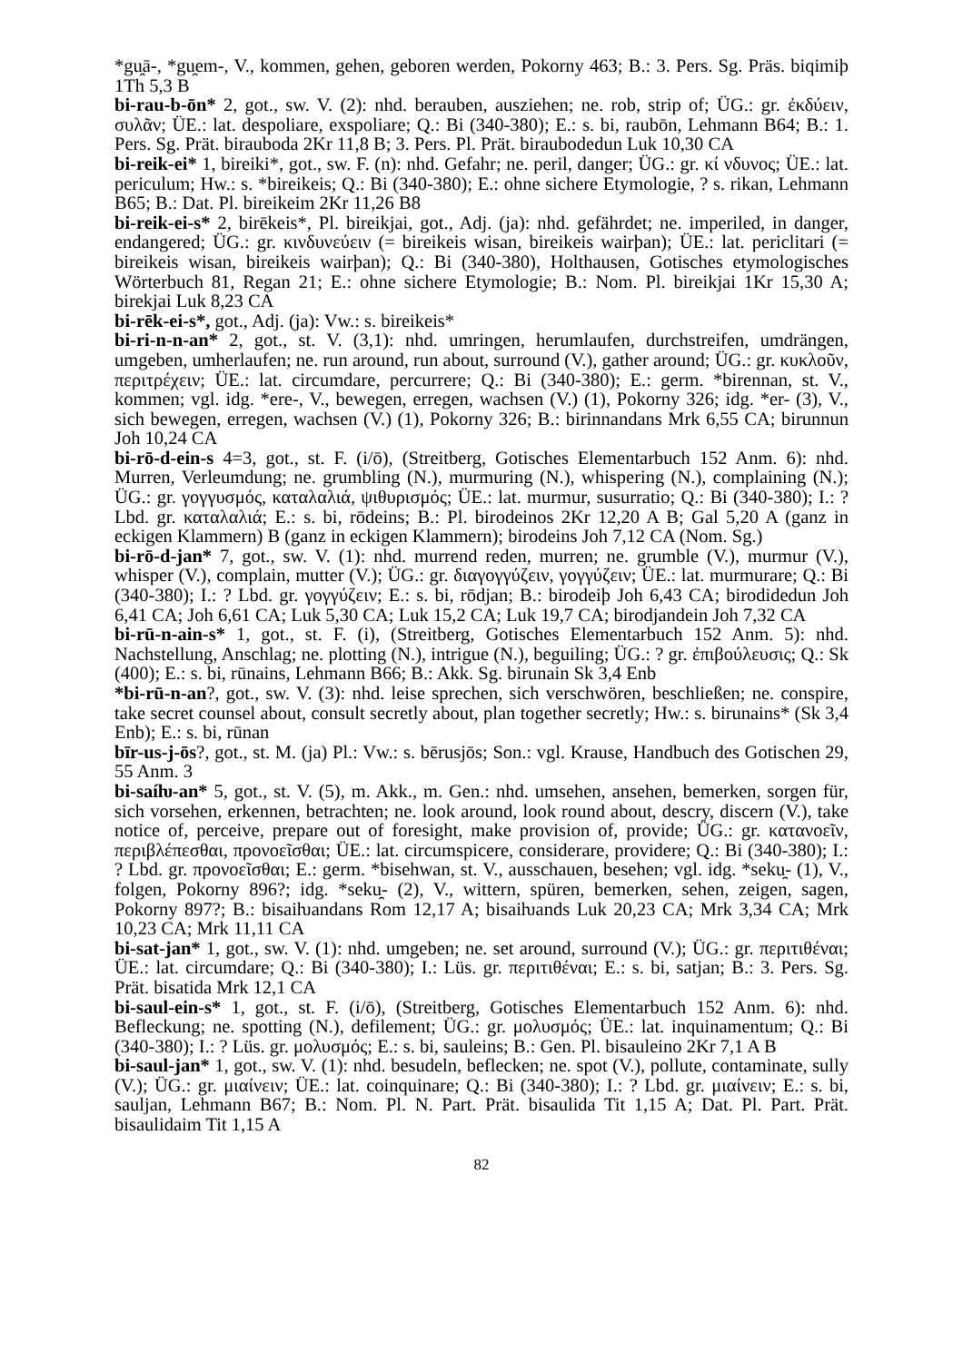*gu̯ā-, *gu̯em-, V., kommen, gehen, geboren werden, Pokorny 463; B.: 3. Pers. Sg. Präs. biqimiþ 1Th 5,3 B
bi-rau-b-ōn* 2, got., sw. V. (2): nhd. berauben, ausziehen; ne. rob, strip of; ÜG.: gr. ἐκδύειν, συλᾶν; ÜE.: lat. despoliare, exspoliare; Q.: Bi (340-380); E.: s. bi, raubōn, Lehmann B64; B.: 1. Pers. Sg. Prät. birauboda 2Kr 11,8 B; 3. Pers. Pl. Prät. biraubodedun Luk 10,30 CA
bi-reik-ei* 1, bireiki*, got., sw. F. (n): nhd. Gefahr; ne. peril, danger; ÜG.: gr. κί νδυνος; ÜE.: lat. periculum; Hw.: s. *bireikeis; Q.: Bi (340-380); E.: ohne sichere Etymologie, ? s. rikan, Lehmann B65; B.: Dat. Pl. bireikeim 2Kr 11,26 B8
bi-reik-ei-s* 2, birēkeis*, Pl. bireikjai, got., Adj. (ja): nhd. gefährdet; ne. imperiled, in danger, endangered; ÜG.: gr. κινδυνεύειν (= bireikeis wisan, bireikeis wairþan); ÜE.: lat. periclitari (= bireikeis wisan, bireikeis wairþan); Q.: Bi (340-380), Holthausen, Gotisches etymologisches Wörterbuch 81, Regan 21; E.: ohne sichere Etymologie; B.: Nom. Pl. bireikjai 1Kr 15,30 A; birekjai Luk 8,23 CA
bi-rēk-ei-s*, got., Adj. (ja): Vw.: s. bireikeis*
bi-ri-n-n-an* 2, got., st. V. (3,1): nhd. umringen, herumlaufen, durchstreifen, umdrängen, umgeben, umherlaufen; ne. run around, run about, surround (V.), gather around; ÜG.: gr. κυκλοῦν, περιτρέχειν; ÜE.: lat. circumdare, percurrere; Q.: Bi (340-380); E.: germ. *birennan, st. V., kommen; vgl. idg. *ere-, V., bewegen, erregen, wachsen (V.) (1), Pokorny 326; idg. *er- (3), V., sich bewegen, erregen, wachsen (V.) (1), Pokorny 326; B.: birinnandans Mrk 6,55 CA; birunnun Joh 10,24 CA
bi-rō-d-ein-s 4=3, got., st. F. (i/ō), (Streitberg, Gotisches Elementarbuch 152 Anm. 6): nhd. Murren, Verleumdung; ne. grumbling (N.), murmuring (N.), whispering (N.), complaining (N.); ÜG.: gr. γογγυσμός, καταλαλιά, ψιθυρισμός; ÜE.: lat. murmur, susurratio; Q.: Bi (340-380); I.: ? Lbd. gr. καταλαλιά; E.: s. bi, rōdeins; B.: Pl. birodeinos 2Kr 12,20 A B; Gal 5,20 A (ganz in eckigen Klammern) B (ganz in eckigen Klammern); birodeins Joh 7,12 CA (Nom. Sg.)
bi-rō-d-jan* 7, got., sw. V. (1): nhd. murrend reden, murren; ne. grumble (V.), murmur (V.), whisper (V.), complain, mutter (V.); ÜG.: gr. διαγογγύζειν, γογγύζειν; ÜE.: lat. murmurare; Q.: Bi (340-380); I.: ? Lbd. gr. γογγύζειν; E.: s. bi, rōdjan; B.: birodeiþ Joh 6,43 CA; birodidedun Joh 6,41 CA; Joh 6,61 CA; Luk 5,30 CA; Luk 15,2 CA; Luk 19,7 CA; birodjandein Joh 7,32 CA
bi-rū-n-ain-s* 1, got., st. F. (i), (Streitberg, Gotisches Elementarbuch 152 Anm. 5): nhd. Nachstellung, Anschlag; ne. plotting (N.), intrigue (N.), beguiling; ÜG.: ? gr. ἐπιβούλευσις; Q.: Sk (400); E.: s. bi, rūnains, Lehmann B66; B.: Akk. Sg. birunain Sk 3,4 Enb
*bi-rū-n-an?, got., sw. V. (3): nhd. leise sprechen, sich verschwören, beschließen; ne. conspire, take secret counsel about, consult secretly about, plan together secretly; Hw.: s. birunains* (Sk 3,4 Enb); E.: s. bi, rūnan
bīr-us-j-ōs?, got., st. M. (ja) Pl.: Vw.: s. bērusjōs; Son.: vgl. Krause, Handbuch des Gotischen 29, 55 Anm. 3
bi-saíƕ-an* 5, got., st. V. (5), m. Akk., m. Gen.: nhd. umsehen, ansehen, bemerken, sorgen für, sich vorsehen, erkennen, betrachten; ne. look around, look round about, descry, discern (V.), take notice of, perceive, prepare out of foresight, make provision of, provide; ÜG.: gr. κατανοεῖν, περιβλέπεσθαι, προνοεῖσθαι; ÜE.: lat. circumspicere, considerare, providere; Q.: Bi (340-380); I.: ? Lbd. gr. προνοεῖσθαι; E.: germ. *bisehwan, st. V., ausschauen, besehen; vgl. idg. *seku̯- (1), V., folgen, Pokorny 896?; idg. *seku̯- (2), V., wittern, spüren, bemerken, sehen, zeigen, sagen, Pokorny 897?; B.: bisaiƕandans Rom 12,17 A; bisaiƕands Luk 20,23 CA; Mrk 3,34 CA; Mrk 10,23 CA; Mrk 11,11 CA
bi-sat-jan* 1, got., sw. V. (1): nhd. umgeben; ne. set around, surround (V.); ÜG.: gr. περιτιθέναι; ÜE.: lat. circumdare; Q.: Bi (340-380); I.: Lüs. gr. περιτιθέναι; E.: s. bi, satjan; B.: 3. Pers. Sg. Prät. bisatida Mrk 12,1 CA
bi-saul-ein-s* 1, got., st. F. (i/ō), (Streitberg, Gotisches Elementarbuch 152 Anm. 6): nhd. Befleckung; ne. spotting (N.), defilement; ÜG.: gr. μολυσμός; ÜE.: lat. inquinamentum; Q.: Bi (340-380); I.: ? Lüs. gr. μολυσμός; E.: s. bi, sauleins; B.: Gen. Pl. bisauleino 2Kr 7,1 A B
bi-saul-jan* 1, got., sw. V. (1): nhd. besudeln, beflecken; ne. spot (V.), pollute, contaminate, sully (V.); ÜG.: gr. μιαίνειν; ÜE.: lat. coinquinare; Q.: Bi (340-380); I.: ? Lbd. gr. μιαίνειν; E.: s. bi, sauljan, Lehmann B67; B.: Nom. Pl. N. Part. Prät. bisaulida Tit 1,15 A; Dat. Pl. Part. Prät. bisaulidaim Tit 1,15 A
82